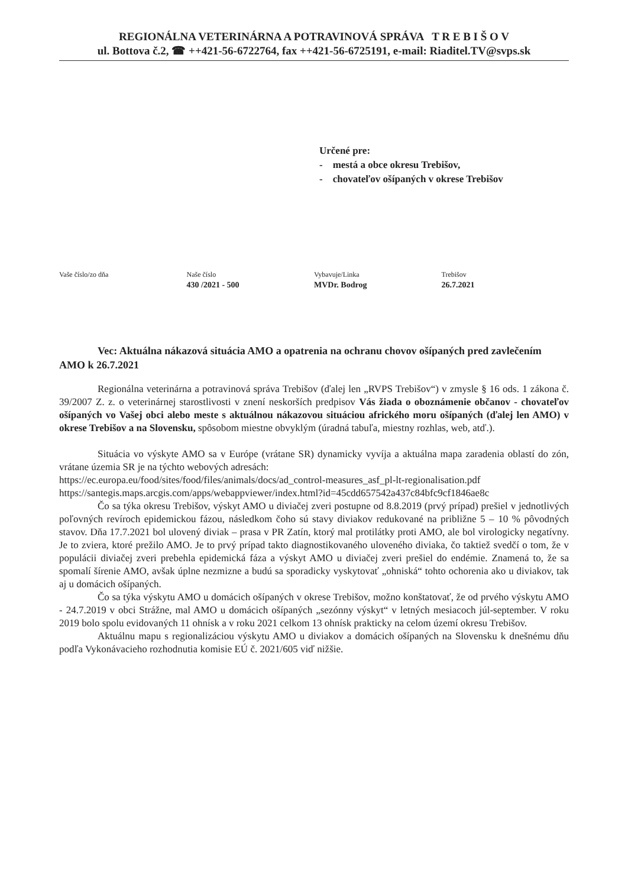REGIONÁLNA VETERINÁRNA A POTRAVINOVÁ SPRÁVA T R E B I Š O V
ul. Bottova č.2, ☎ ++421-56-6722764, fax ++421-56-6725191, e-mail: Riaditel.TV@svps.sk
Určené pre:
- mestá a obce okresu Trebišov,
- chovateľov ošípaných v okrese Trebišov
Vaše číslo/zo dňa Naše číslo
430 /2021 - 500
Vybavuje/Linka
MVDr. Bodrog
Trebišov
26.7.2021
Vec: Aktuálna nákazová situácia AMO a opatrenia na ochranu chovov ošípaných pred zavlečením AMO k 26.7.2021
Regionálna veterinárna a potravinová správa Trebišov (ďalej len „RVPS Trebišov“) v zmysle § 16 ods. 1 zákona č. 39/2007 Z. z. o veterinárnej starostlivosti v znení neskorších predpisov Vás žiada o oboznámenie občanov - chovateľov ošípaných vo Vašej obci alebo meste s aktuálnou nákazovou situáciou afrického moru ošípaných (ďalej len AMO) v okrese Trebišov a na Slovensku, spôsobom miestne obvyklým (úradná tabuľa, miestny rozhlas, web, atď.).
Situácia vo výskyte AMO sa v Európe (vrátane SR) dynamicky vyvíja a aktuálna mapa zaradenia oblastí do zón, vrátane územia SR je na týchto webových adresách:
https://ec.europa.eu/food/sites/food/files/animals/docs/ad_control-measures_asf_pl-lt-regionalisation.pdf
https://santegis.maps.arcgis.com/apps/webappviewer/index.html?id=45cdd657542a437c84bfc9cf1846ae8c
Čo sa týka okresu Trebišov, výskyt AMO u diviačej zveri postupne od 8.8.2019 (prvý prípad) prešiel v jednotlivých poľovných revíroch epidemickou fázou, následkom čoho sú stavy diviakov redukované na približne 5 – 10 % pôvodných stavov. Dňa 17.7.2021 bol ulovený diviak – prasa v PR Zatín, ktorý mal protilátky proti AMO, ale bol virologicky negatívny. Je to zviera, ktoré prežilo AMO. Je to prvý prípad takto diagnostikovaného uloveného diviaka, čo taktiež svedčí o tom, že v populácii diviačej zveri prebehla epidemická fáza a výskyt AMO u diviačej zveri prešiel do endémie. Znamená to, že sa spomalí šírenie AMO, avšak úplne nezmizne a budú sa sporadicky vyskytovať „ohniská“ tohto ochorenia ako u diviakov, tak aj u domácich ošípaných.
Čo sa týka výskytu AMO u domácich ošípaných v okrese Trebišov, možno konštatovať, že od prvého výskytu AMO - 24.7.2019 v obci Strážne, mal AMO u domácich ošípaných „sezónny výskyt“ v letných mesiacoch júl-september. V roku 2019 bolo spolu evidovaných 11 ohnísk a v roku 2021 celkom 13 ohnísk prakticky na celom území okresu Trebišov.
Aktuálnu mapu s regionalizáciou výskytu AMO u diviakov a domácich ošípaných na Slovensku k dnešnému dňu podľa Vykonávacieho rozhodnutia komisie EÚ č. 2021/605 viď nižšie.